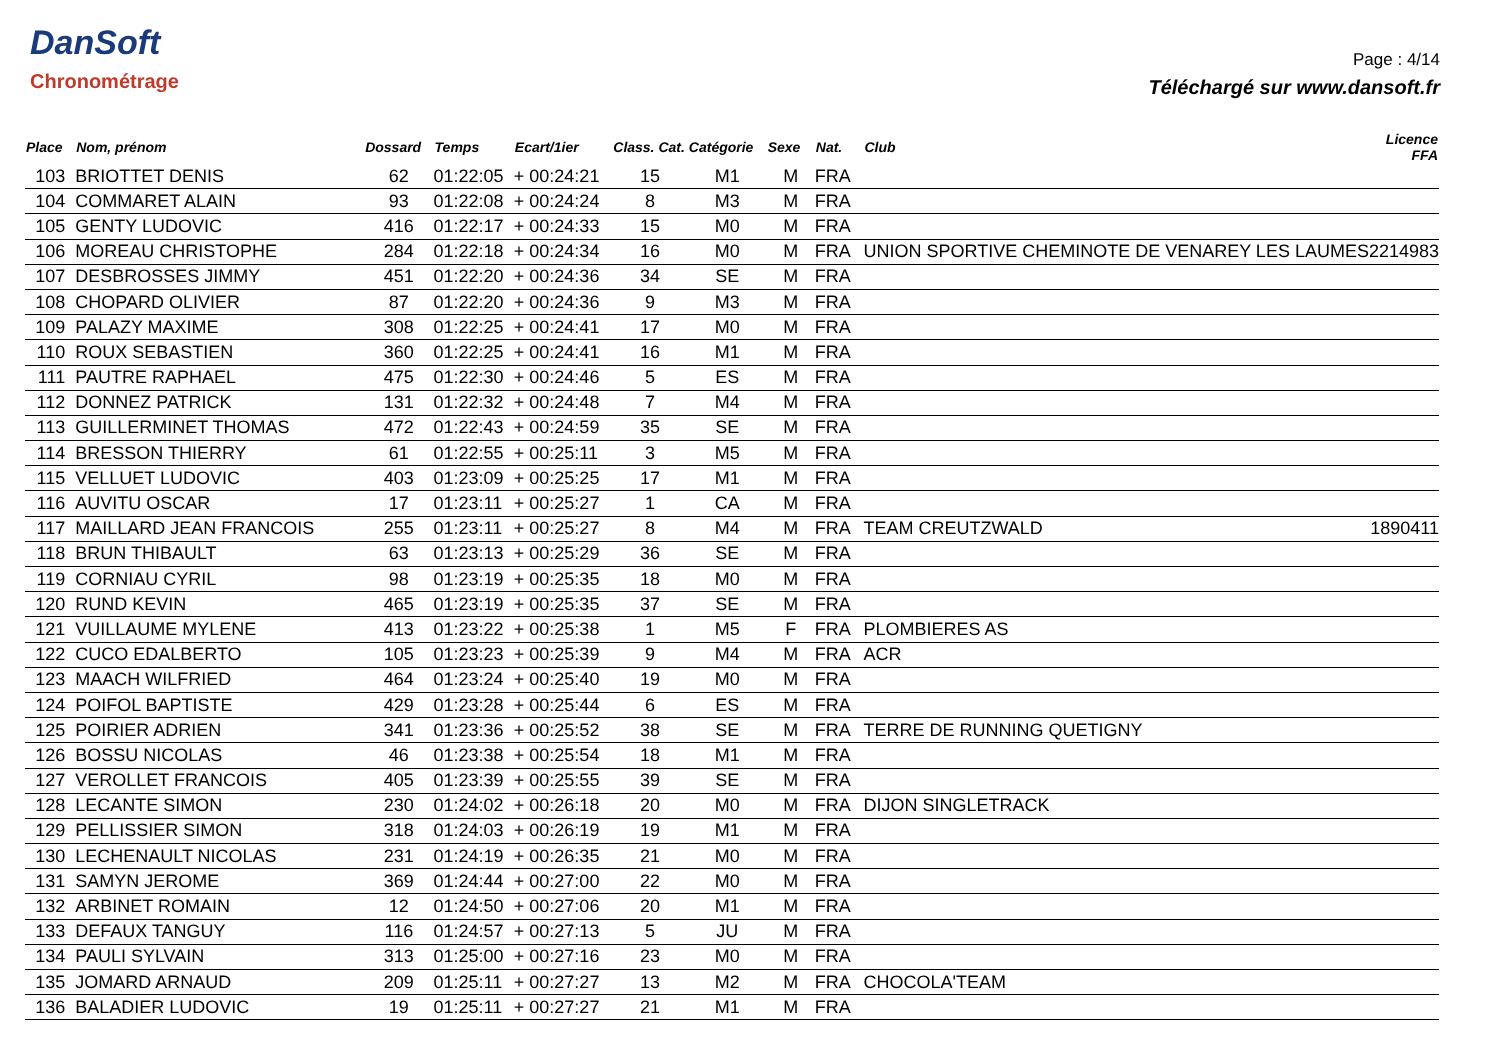DanSoft
Chronométrage
Page : 4/14
Téléchargé sur www.dansoft.fr
| Place | Nom, prénom | Dossard | Temps | Ecart/1ier | Class. Cat. | Catégorie | Sexe | Nat. | Club | Licence FFA |
| --- | --- | --- | --- | --- | --- | --- | --- | --- | --- | --- |
| 103 | BRIOTTET DENIS | 62 | 01:22:05 | + 00:24:21 | 15 | M1 | M | FRA | | |
| 104 | COMMARET ALAIN | 93 | 01:22:08 | + 00:24:24 | 8 | M3 | M | FRA | | |
| 105 | GENTY LUDOVIC | 416 | 01:22:17 | + 00:24:33 | 15 | M0 | M | FRA | | |
| 106 | MOREAU CHRISTOPHE | 284 | 01:22:18 | + 00:24:34 | 16 | M0 | M | FRA | UNION SPORTIVE CHEMINOTE DE VENAREY LES LAUMES | 2214983 |
| 107 | DESBROSSES JIMMY | 451 | 01:22:20 | + 00:24:36 | 34 | SE | M | FRA | | |
| 108 | CHOPARD OLIVIER | 87 | 01:22:20 | + 00:24:36 | 9 | M3 | M | FRA | | |
| 109 | PALAZY MAXIME | 308 | 01:22:25 | + 00:24:41 | 17 | M0 | M | FRA | | |
| 110 | ROUX SEBASTIEN | 360 | 01:22:25 | + 00:24:41 | 16 | M1 | M | FRA | | |
| 111 | PAUTRE RAPHAEL | 475 | 01:22:30 | + 00:24:46 | 5 | ES | M | FRA | | |
| 112 | DONNEZ PATRICK | 131 | 01:22:32 | + 00:24:48 | 7 | M4 | M | FRA | | |
| 113 | GUILLERMINET THOMAS | 472 | 01:22:43 | + 00:24:59 | 35 | SE | M | FRA | | |
| 114 | BRESSON THIERRY | 61 | 01:22:55 | + 00:25:11 | 3 | M5 | M | FRA | | |
| 115 | VELLUET LUDOVIC | 403 | 01:23:09 | + 00:25:25 | 17 | M1 | M | FRA | | |
| 116 | AUVITU OSCAR | 17 | 01:23:11 | + 00:25:27 | 1 | CA | M | FRA | | |
| 117 | MAILLARD JEAN FRANCOIS | 255 | 01:23:11 | + 00:25:27 | 8 | M4 | M | FRA | TEAM CREUTZWALD | 1890411 |
| 118 | BRUN THIBAULT | 63 | 01:23:13 | + 00:25:29 | 36 | SE | M | FRA | | |
| 119 | CORNIAU CYRIL | 98 | 01:23:19 | + 00:25:35 | 18 | M0 | M | FRA | | |
| 120 | RUND KEVIN | 465 | 01:23:19 | + 00:25:35 | 37 | SE | M | FRA | | |
| 121 | VUILLAUME MYLENE | 413 | 01:23:22 | + 00:25:38 | 1 | M5 | F | FRA | PLOMBIERES AS | |
| 122 | CUCO EDALBERTO | 105 | 01:23:23 | + 00:25:39 | 9 | M4 | M | FRA | ACR | |
| 123 | MAACH WILFRIED | 464 | 01:23:24 | + 00:25:40 | 19 | M0 | M | FRA | | |
| 124 | POIFOL BAPTISTE | 429 | 01:23:28 | + 00:25:44 | 6 | ES | M | FRA | | |
| 125 | POIRIER ADRIEN | 341 | 01:23:36 | + 00:25:52 | 38 | SE | M | FRA | TERRE DE RUNNING QUETIGNY | |
| 126 | BOSSU NICOLAS | 46 | 01:23:38 | + 00:25:54 | 18 | M1 | M | FRA | | |
| 127 | VEROLLET FRANCOIS | 405 | 01:23:39 | + 00:25:55 | 39 | SE | M | FRA | | |
| 128 | LECANTE SIMON | 230 | 01:24:02 | + 00:26:18 | 20 | M0 | M | FRA | DIJON SINGLETRACK | |
| 129 | PELLISSIER SIMON | 318 | 01:24:03 | + 00:26:19 | 19 | M1 | M | FRA | | |
| 130 | LECHENAULT NICOLAS | 231 | 01:24:19 | + 00:26:35 | 21 | M0 | M | FRA | | |
| 131 | SAMYN JEROME | 369 | 01:24:44 | + 00:27:00 | 22 | M0 | M | FRA | | |
| 132 | ARBINET ROMAIN | 12 | 01:24:50 | + 00:27:06 | 20 | M1 | M | FRA | | |
| 133 | DEFAUX TANGUY | 116 | 01:24:57 | + 00:27:13 | 5 | JU | M | FRA | | |
| 134 | PAULI SYLVAIN | 313 | 01:25:00 | + 00:27:16 | 23 | M0 | M | FRA | | |
| 135 | JOMARD ARNAUD | 209 | 01:25:11 | + 00:27:27 | 13 | M2 | M | FRA | CHOCOLA'TEAM | |
| 136 | BALADIER LUDOVIC | 19 | 01:25:11 | + 00:27:27 | 21 | M1 | M | FRA | | |